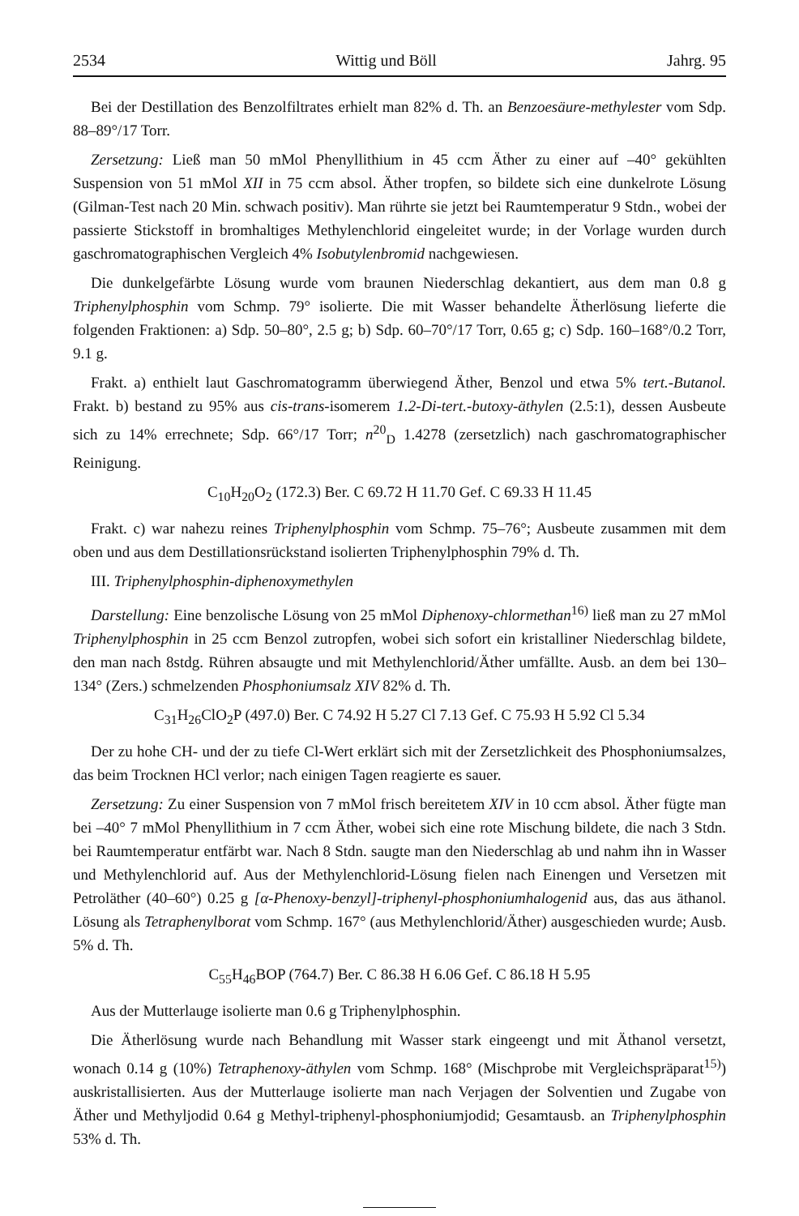2534 Wittig und Böll Jahrg. 95
Bei der Destillation des Benzolfiltrates erhielt man 82% d. Th. an Benzoesäure-methylester vom Sdp. 88–89°/17 Torr.
Zersetzung: Ließ man 50 mMol Phenyllithium in 45 ccm Äther zu einer auf –40° gekühlten Suspension von 51 mMol XII in 75 ccm absol. Äther tropfen, so bildete sich eine dunkelrote Lösung (Gilman-Test nach 20 Min. schwach positiv). Man rührte sie jetzt bei Raumtemperatur 9 Stdn., wobei der passierte Stickstoff in bromhaltiges Methylenchlorid eingeleitet wurde; in der Vorlage wurden durch gaschromatographischen Vergleich 4% Isobutylenbromid nachgewiesen.
Die dunkelgefärbte Lösung wurde vom braunen Niederschlag dekantiert, aus dem man 0.8 g Triphenylphosphin vom Schmp. 79° isolierte. Die mit Wasser behandelte Ätherlösung lieferte die folgenden Fraktionen: a) Sdp. 50–80°, 2.5 g; b) Sdp. 60–70°/17 Torr, 0.65 g; c) Sdp. 160–168°/0.2 Torr, 9.1 g.
Frakt. a) enthielt laut Gaschromatogramm überwiegend Äther, Benzol und etwa 5% tert.-Butanol. Frakt. b) bestand zu 95% aus cis-trans-isomerem 1.2-Di-tert.-butoxy-äthylen (2.5:1), dessen Ausbeute sich zu 14% errechnete; Sdp. 66°/17 Torr; n<sup>20</sup><sub>D</sub> 1.4278 (zersetzlich) nach gaschromatographischer Reinigung.
C<sub>10</sub>H<sub>20</sub>O<sub>2</sub> (172.3) Ber. C 69.72 H 11.70 Gef. C 69.33 H 11.45
Frakt. c) war nahezu reines Triphenylphosphin vom Schmp. 75–76°; Ausbeute zusammen mit dem oben und aus dem Destillationsrückstand isolierten Triphenylphosphin 79% d. Th.
III. Triphenylphosphin-diphenoxymethylen
Darstellung: Eine benzolische Lösung von 25 mMol Diphenoxy-chlormethan<sup>16)</sup> ließ man zu 27 mMol Triphenylphosphin in 25 ccm Benzol zutropfen, wobei sich sofort ein kristalliner Niederschlag bildete, den man nach 8stdg. Rühren absaugte und mit Methylenchlorid/Äther umfällte. Ausb. an dem bei 130–134° (Zers.) schmelzenden Phosphoniumsalz XIV 82% d. Th.
C<sub>31</sub>H<sub>26</sub>ClO<sub>2</sub>P (497.0) Ber. C 74.92 H 5.27 Cl 7.13 Gef. C 75.93 H 5.92 Cl 5.34
Der zu hohe CH- und der zu tiefe Cl-Wert erklärt sich mit der Zersetzlichkeit des Phosphoniumsalzes, das beim Trocknen HCl verlor; nach einigen Tagen reagierte es sauer.
Zersetzung: Zu einer Suspension von 7 mMol frisch bereitetem XIV in 10 ccm absol. Äther fügte man bei –40° 7 mMol Phenyllithium in 7 ccm Äther, wobei sich eine rote Mischung bildete, die nach 3 Stdn. bei Raumtemperatur entfärbt war. Nach 8 Stdn. saugte man den Niederschlag ab und nahm ihn in Wasser und Methylenchlorid auf. Aus der Methylenchlorid-Lösung fielen nach Einengen und Versetzen mit Petroläther (40–60°) 0.25 g [α-Phenoxy-benzyl]-triphenyl-phosphoniumhalogenid aus, das aus äthanol. Lösung als Tetraphenylborat vom Schmp. 167° (aus Methylenchlorid/Äther) ausgeschieden wurde; Ausb. 5% d. Th.
C<sub>55</sub>H<sub>46</sub>BOP (764.7) Ber. C 86.38 H 6.06 Gef. C 86.18 H 5.95
Aus der Mutterlauge isolierte man 0.6 g Triphenylphosphin.
Die Ätherlösung wurde nach Behandlung mit Wasser stark eingeengt und mit Äthanol versetzt, wonach 0.14 g (10%) Tetraphenoxy-äthylen vom Schmp. 168° (Mischprobe mit Vergleichspräparat<sup>15)</sup>) auskristallisierten. Aus der Mutterlauge isolierte man nach Verjagen der Solventien und Zugabe von Äther und Methyljodid 0.64 g Methyl-triphenyl-phosphoniumjodid; Gesamtausb. an Triphenylphosphin 53% d. Th.